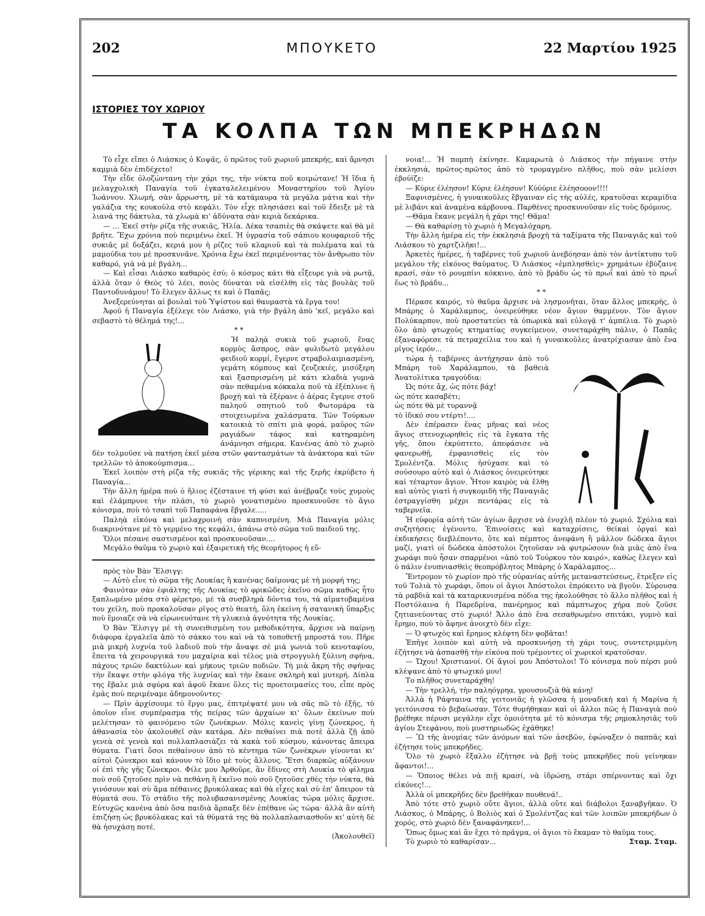202 ΜΠΟΥΚΕΤΟ 22 Μαρτίου 1925
ΙΣΤΟΡΙΕΣ ΤΟΥ ΧΩΡΙΟΥ
ΤΑ ΚΟΛΠΑ ΤΩΝ ΜΠΕΚΡΗΔΩΝ
Τὸ εἶχε εἴπει ὁ Λιάσκος ὁ Κοψᾶς, ὁ πρῶτος τοῦ χωριοῦ μπεκρής, καὶ ἄρνησι καμμιὰ δὲν ἐπιδέχετο!
Τὴν εἶδε ὁλοζώντανη τὴν χάρι της, τὴν νύκτα ποῦ κοιμώτανε! Ἡ ἴδια ἡ μελαγχολικὴ Παναγία τοῦ ἐγκαταλελειμένου Μοναστηρίου τοῦ Ἁγίου Ἰωάννου. Χλωμή, σὰν ἄρρωστη, μὲ τὰ κατάμαυρα τὰ μεγάλα μάτια καὶ τὴν γαλάζια της κουκούλα στὸ κεφάλι. Τὸν εἶχε πλησιάσει καὶ τοῦ ἔδειξε μὲ τὰ λιανά της δάκτυλα, τὰ χλωμὰ κι' ἀδύνατα σὰν κεριὰ δεκάρικα.
— ... Ἐκεῖ στὴν ρίζα τῆς συκιᾶς, Ἠλία. Δέκα τσαπιὲς θὰ σκάψετε καὶ θὰ μὲ βρῆτε. Ἔχω χρόνια ποὺ περιμένω ἐκεῖ. Ἡ ὑγρασία τοῦ σάπιου κουφαριοῦ τῆς συκιᾶς μὲ δοξάζει, κεριά μου ἡ ρίζες τοῦ κλαριοῦ καὶ τὰ πολέματα καὶ τὰ μαμούδια του μὲ προσκυνᾶνε. Χρόνια ἔχω ἐκεῖ περιμένοντας τὸν ἄνθρωπο τὸν καθαρό, γιὰ νὰ μὲ βγάλη...
— Καὶ εἶσαι Λιάσκο καθαρὸς ἐσύ; ὁ κόσμος κάτι θὰ εἶξευρε γιὰ νὰ ρωτᾷ, ἀλλὰ ὅταν ὁ Θεὸς τὸ λέει, ποιὸς δύναται νὰ εἰσέλθη εἰς τὰς βουλὰς τοῦ Παντοδυνάμου! Τὸ ἔλεγεν ἄλλως τε καὶ ὁ Παπᾶς;
Ἀνεξερεύνηται αἱ βουλαὶ τοῦ Ὑψίστου καὶ θαυμαστὰ τὰ ἔργα του!
Ἀφοῦ ἡ Παναγία ἐξέλεγε τὸν Λιάσκο, γιὰ τὴν βγάλη ἀπὸ 'κεῖ, μεγάλο καὶ σεβαστὸ τὸ θέλημά της!...
* *
Ἡ παληὰ συκιὰ τοῦ χωριοῦ, ἕνας κορμὸς ἄσπρος, σὰν φυλιδωτὸ μεγάλου φειδιοῦ κορμί, ἔγερνε στραβολαιμιασμένη, γεμάτη κόμπους καὶ ζευζεκιές, μισόξερη καὶ ξασπρισμένη μὲ κάτι κλαδιὰ γυμνὰ σὰν πεθαμένα κόκκαλα ποῦ τὰ ἐξέπλυνε ἡ βροχὴ καὶ τὰ ἐξέρανε ὁ ἀέρας ἔγερνε στοῦ παληοῦ σπητιοῦ τοῦ Φωτομάρα τὰ στοιχειωμένα χαλάσματα. Τῶν Τούρκων κατοικιὰ τὸ σπίτι μιὰ φορά, μαῦρος τῶν ραγιάδων τάφος καὶ κατηραμένη ἀνάμνησι σήμερα. Κανένας ἀπὸ τὸ χωριὸ δὲν τολμοῦσε νὰ πατήση ἐκεῖ μέσα στῶν φαντασμάτων τὰ ἀνάκτορα καὶ τῶν τρελλῶν τὸ ἀποκούμπισμα...
Ἐκεῖ λοιπὸν στὴ ρίζα τῆς συκιᾶς τῆς γέρικης καὶ τῆς ξερῆς ἐκρύβετο ἡ Παναγία...
Τὴν ἄλλη ἡμέρα ποὺ ὁ ἥλιος ἐζέσταινε τὴ φύσι καὶ ἀνέβραζε τοὺς χυμοὺς καὶ ἐλάμπρυνε τὴν πλάσι, τὸ χωριὸ γονατισμένο προσκυνοῦσε τὸ ἅγιο κόνισμα, ποὺ τὸ τσαπὶ τοῦ Παπαφάνα ἔβγαλε.....
Παληὰ εἰκόνα καὶ μελαχροινὴ σὰν καπνισμένη. Μιὰ Παναγία μόλις διακρινότανε μὲ τὸ γερμένο της κεφάλι, ἀπάνω στὸ σῶμα τοῦ παιδιοῦ της.
Ὅλοι πέσανε σαστισμένοι καὶ προσκυνοῦσαν....
Μεγάλο θαῦμα τὸ χωριὸ καὶ ἐξαιρετικὴ τῆς θεομήτορος ἡ εὔ-
πρὸς τὸν Βὰν Ἔλσιγγ:
— Αὐτὸ εἶνε τὸ σῶμα τῆς Λουκίας ἢ κανένας δαίμονας μὲ τὴ μορφή της;
Φαινόταν σὰν ἐφιάλτης τῆς Λουκίας τὸ φρικῶδες ἐκεῖνο σῶμα καθὼς ἦτο ξαπλωμένο μέσα στὸ φέρετρο, μὲ τὰ συσβληρὰ δόντια του, τὰ αἱματοβαμένα του χείλη, ποὺ προκαλοῦσαν ρῖγος στὸ θεατή, ὅλη ἐκείνη ἡ σατανικὴ ὕπαρξις ποὺ ἔμοιαζε σὰ νὰ εἰρωνευότανε τὴ γλυκειὰ ἁγνότητα τῆς Λουκίας.
Ὁ Βὰν Ἔλσιγγ μὲ τὴ συνειθισμένη του μεθοδικότητα, ἄρχισε νὰ παίρνῃ διάφορα ἐργαλεῖα ἀπὸ τὸ σάκκο του καὶ νὰ τὰ τοποθετῇ μπροστά του. Πῆρε μιὰ μικρὴ λυχνία τοῦ λαδιοῦ ποὺ τὴν ἄναψε σὲ μιὰ γωνιὰ τοῦ κενοταφίου, ἔπειτα τὰ χειρουργικά του μαχαίρια καὶ τέλος μιὰ στρογγυλὴ ξύλινη σφήνα, πάχους τριῶν δακτύλων καὶ μήκους τριῶν ποδιῶν. Τὴ μιὰ ἄκρη τῆς σφήνας τὴν ἔκαψε στὴν φλόγα τῆς λυχνίας καὶ τὴν ἔκανε σκληρὴ καὶ μυτερή. Δίπλα της ἔβαλε μιὰ σφύρα καὶ ἀφοῦ ἔκανε ὅλες τὶς προετοιμασίες του, εἶπε πρὸς ἐμᾶς ποὺ περιμέναμε ἀδημονοῦντες·
— Πρὶν ἀρχίσουμε τὸ ἔργο μας, ἐπιτρέψατέ μου νὰ σᾶς πῶ τὸ ἑξῆς, τὸ ὁποῖον εἶνε συμπέρασμα τῆς πείρας τῶν ἀρχαίων κι' ὅλων ἐκείνων ποὺ μελέτησαν τὸ φαινόμενο τῶν ζωνέκρων. Μόλις κανεὶς γίνῃ ζώνεκρος, ἡ ἀθανασία τὸν ἀκολουθεῖ σὰν κατάρα. Δὲν πεθαίνει πιὰ ποτὲ ἀλλὰ ζῇ ἀπὸ γενεὰ σὲ γενεὰ καὶ πολλαπλασιάζει τὰ κακὰ τοῦ κόσμου, κάνοντας ἄπειρα θύματα. Γιατὶ ὅσοι πεθαίνουν ἀπὸ τὸ κέντημα τῶν ζωνέκρων γίνονται κι' αὐτοὶ ζώνεκροι καὶ κάνουν τὸ ἴδιο μὲ τοὺς ἄλλους. Ἔτσι διαρκῶς αὐξάνουν οἱ ἐπὶ τῆς γῆς ζώνεκροι. Φίλε μου Ἀρθοῦρε, ἂν ἔδινες στὴ Λουκία τὸ φίλημα ποὺ σοῦ ζητοῦσε πρὶν νὰ πεθάνῃ ἢ ἐκεῖνο ποὺ σοῦ ζητοῦσε χθὲς τὴν νύκτα, θὰ γινόσουν καὶ σὺ ἅμα πέθαινες βρυκόλακας καὶ θὰ εἶχες καὶ σὺ ἐπ' ἄπειρον τὰ θύματά σου. Τὸ στάδιο τῆς πολυβασανισμένης Λουκίας τώρα μόλις ἄρχισε. Εὐτυχῶς κανένα ἀπὸ ὅσα παιδιὰ ἅρπαξε δὲν ἐπέθανε ὡς τώρα· ἀλλὰ ἂν αὐτὴ ἐπιζήσῃ ὡς βρυκόλακας καὶ τὰ θύματά της θὰ πολλαπλασιασθοῦν κι' αὐτὴ δὲ θὰ ἡσυχάσῃ ποτέ.
(Ἀκολουθεῖ)
νοια!... Ἡ πομπὴ ἐκίνησε. Καμαρωτὰ ὁ Λιάσκος τὴν πήγαινε στὴν ἐκκλησιά, πρῶτος-πρῶτος ἀπὸ τὸ τρομαγμένο πλῆθος, ποὺ σὰν μελίσσι ἐβούϊζε:
— Κύριε ἐλέησον! Κύριε ἐλέησον! Κύύύριε ἐλέησοοον!!!!
Ξαφνισμένες, ἡ γυναικοῦλες ἔβγαιναν εἰς τὴς αὐλές, κρατοῦσαι κεραμίδια μὲ λιβάνι καὶ ἀναμένα κάρβουνα. Παρθένες προσκυνοῦσαν εἰς τοὺς δρόμους.
—Θᾶμα ἔκανε μεγάλη ἡ χάρι της! Θᾶμα!
— Θὰ καθαρίσῃ τὸ χωριὸ ἡ Μεγαλόχαρη.
Τὴν ἄλλη ἡμέρα εἰς τὴν ἐκκλησιὰ βροχὴ τὰ ταξίματα τῆς Παναγιᾶς καὶ τοῦ Λιάσκου τὸ χαρτζιλῆκι!...
Ἀρκετὲς ἡμέρες, ἡ ταβέρνες τοῦ χωριοῦ ἀνεβόησαν ἀπὸ τὸν ἀντίκτυπο τοῦ μεγάλου τῆς εἰκόνος θαύματος. Ὁ Λιάσκος «ἐμπλησθεὶς» χρημάτων ἐβύζαινε κρασί, σὰν τὸ ρουμπίνι κόκκινο, ἀπὸ τὸ βράδυ ὡς τὸ πρωΐ καὶ ἀπὸ τὸ πρωΐ ἕως τὸ βράδυ...
* *
Πέρασε καιρός, τὸ θαῦμα ἄρχισε νὰ λησμονῆται, ὅταν ἄλλος μπεκρής, ὁ Μπάρης ὁ Χαράλαμπος, ὀνειρεύθηκε νέον ἅγιον θαμμένον. Τὸν ἅγιον Πολύκαρπον, ποὺ προστατεύει τὰ ὀπωρικὰ καὶ εὐλογᾷ τ' ἀμπέλια. Τὸ χωριὸ ὅλο ἀπὸ φτωχοὺς κτηματίας συγκείμενον, συνεταράχθη πάλιν, ὁ Παπᾶς ἐξαναφόρεσε τὰ πετραχείλια του καὶ ἡ γυναικοῦλες ἀνατρίχιασαν ἀπὸ ἕνα ρῖγος ἱερόν...
τώρα ἡ ταβέρνες ἀντήχησαν ἀπὸ τοῦ Μπάρη τοῦ Χαράλαμπου, τὰ βαθειὰ Ἀνατολίτικα τραγούδια:
Ὡς πότε ἄχ, ὡς πότε βάχ!
ὡς πότε κασαβέτι;
ὡς πότε θὰ μὲ τυραννᾷ
τὸ ἰδικό σου ντέρτι!....
Δὲν ἐπέρασεν ἕνας μῆνας καὶ νέος ἅγιος στενοχωρηθεὶς εἰς τὰ ἔγκατα τῆς γῆς, ὅπου ἐκρύπτετο, ἀπεφάσισε νὰ φανερωθῇ, ἐμφανισθεὶς εἰς τὸν Σμολέντζα. Μόλις ἡσύχασε καὶ τὸ σούσουρο αὐτὸ καὶ ὁ Λιάσκος ὀνειρεύτηκε καὶ τέταρτον ἅγιον. Ἦτον καιρὸς νὰ ἔλθῃ καὶ αὐτὸς γιατὶ ἡ συγκομιδὴ τῆς Παναγιᾶς ἐστραγγίσθη μέχρι πεντάρας εἰς τὰ ταβερνεῖα.
Ἡ εὐφορία αὐτὴ τῶν ἁγίων ἄρχισε νὰ ἐνοχλῇ πλέον τὸ χωριό. Σχόλια καὶ συζητήσεις ἐγένοντο. Ἐπινοίσεις καὶ καταχρίσεις, θεϊκαὶ ὀργαὶ καὶ ἐκδικήσεις διεβλέποντο, ὅτε καὶ πέμπτος ἀνεφάνη ἢ μᾶλλον δώδεκα ἅγιοι μαζί, γιατὶ οἱ δώδεκα ἀπόστολοι ζητοῦσαν νὰ φυτρώσουν διὰ μιᾶς ἀπὸ ἕνα χωράφι ποὺ ἦσαν σπαρμένοι «ἀπὸ τοῦ Τούρκου τὸν καιρό», καθὼς ἔλεγεν καὶ ὁ πάλιν ἐνυπνιασθεὶς θεοπρόβλητος Μπάρης ὁ Χαράλαμπος...
Ἔντρομον τὸ χωρίον πρὸ τῆς οὐρανίας αὐτῆς μεταναστεύσεως, ἔτρεξεν εἰς τοῦ Τολιὰ τὸ χωράφι, ὅπου οἱ ἅγιοι Ἀπόστολοι ἐπρόκειτο νὰ βγοῦν. Σύρουσα τὰ ραβδιὰ καὶ τὰ καταρικνισμένα πόδια της ἠκολούθησε τὸ ἄλλο πλῆθος καὶ ἡ Ποστόλαινα ἡ Παρεδρίνα, πανέρημος καὶ πάμπτωχος χήρα ποὺ ζοῦσε ζητιανεύοντας στὸ χωριό! Ἄλλο ἀπὸ ἕνα σεσαθρωμένο σπιτάκι, γυμνὸ καὶ ἔρημο, ποὺ τὸ ἄφηνε ἀνοιχτὸ δὲν εἶχε:
— Ὁ φτωχὸς καὶ ἔρημος κλέφτη δὲν φοβᾶται!
Ἐπῆγε λοιπὸν καὶ αὐτὴ νὰ προσκυνήσῃ τὴ χάρι τους, συντετριμμένη ἐζήτησε νὰ ἀσπασθῇ τὴν εἰκόνα ποὺ τρέμοντες οἱ χωρικοὶ κρατοῦσαν.
— Ὤχου! Χριστιανοί. Οἱ ἅγιοί μου Ἀπόστολοι! Τὸ κόνισμα ποὺ πέρσι μοῦ κλέψανε ἀπὸ τὸ φτωχικό μου!
Το πλῆθος συνεταράχθη!
— Τὴν τρελλή, τὴν παληόγρηα, γρουσουζιὰ θὰ κάνῃ!
Ἀλλὰ ἡ Ράφταινα τῆς γειτονιᾶς ἡ γλῶσσα ἡ μοναδικὴ καὶ ἡ Μαρίνα ἡ γειτόνισσα τὸ βεβαίωσαν. Τότε θυμήθηκαν καὶ οἱ ἄλλοι πῶς ἡ Παναγιὰ ποὺ βρέθηκε πέρυσι μεγάλην εἶχε ὁμοιότητα μὲ τὸ κόνισμα τῆς ρημοκλησιᾶς τοῦ ἁγίου Στεφάνου, ποὺ μυστηριωδῶς ἐχάθηκε!
— Ὢ τῆς ἀνομίας τῶν ἀνόμων καὶ τῶν ἀσεβῶν, ἐφώναξεν ὁ παππᾶς καὶ ἐζήτησε τοὺς μπεκρῆδες.
Ὅλο τὸ χωριὸ ἔξαλλο ἐζήτησε νὰ βρῇ τοὺς μπεκρῆδες ποὺ γείνηκαν ἄφαντοι!...
— Ὅποιος θέλει νὰ πιῇ κρασί, νὰ ἱδρώσῃ, στάρι σπέρνοντας καὶ ὄχι εἰκόνες!...
Ἀλλὰ οἱ μπεκρῆδες δὲν βρεθῆκαν πουθενά!..
Ἀπὸ τότε στὸ χωριὸ οὔτε ἅγιοι, ἀλλὰ οὔτε καὶ διάβολοι ξαναβγῆκαν. Ὁ Λιάσκος, ὁ Μπάρης, ὁ Βολιὸς καὶ ὁ Σμολέντζας καὶ τῶν λοιπῶν μπεκρήδων ὁ χορός, στὸ χωριὸ δὲν ξαναφάνηκεν!...
Ὅπως ὅμως καὶ ἂν ἔχει τὸ πρᾶγμα, οἱ ἅγιοι τὸ ἔκαμαν τὸ θαῦμα τους.
Τὸ χωριὸ τὸ καθαρίσαν... Σταμ. Σταμ.